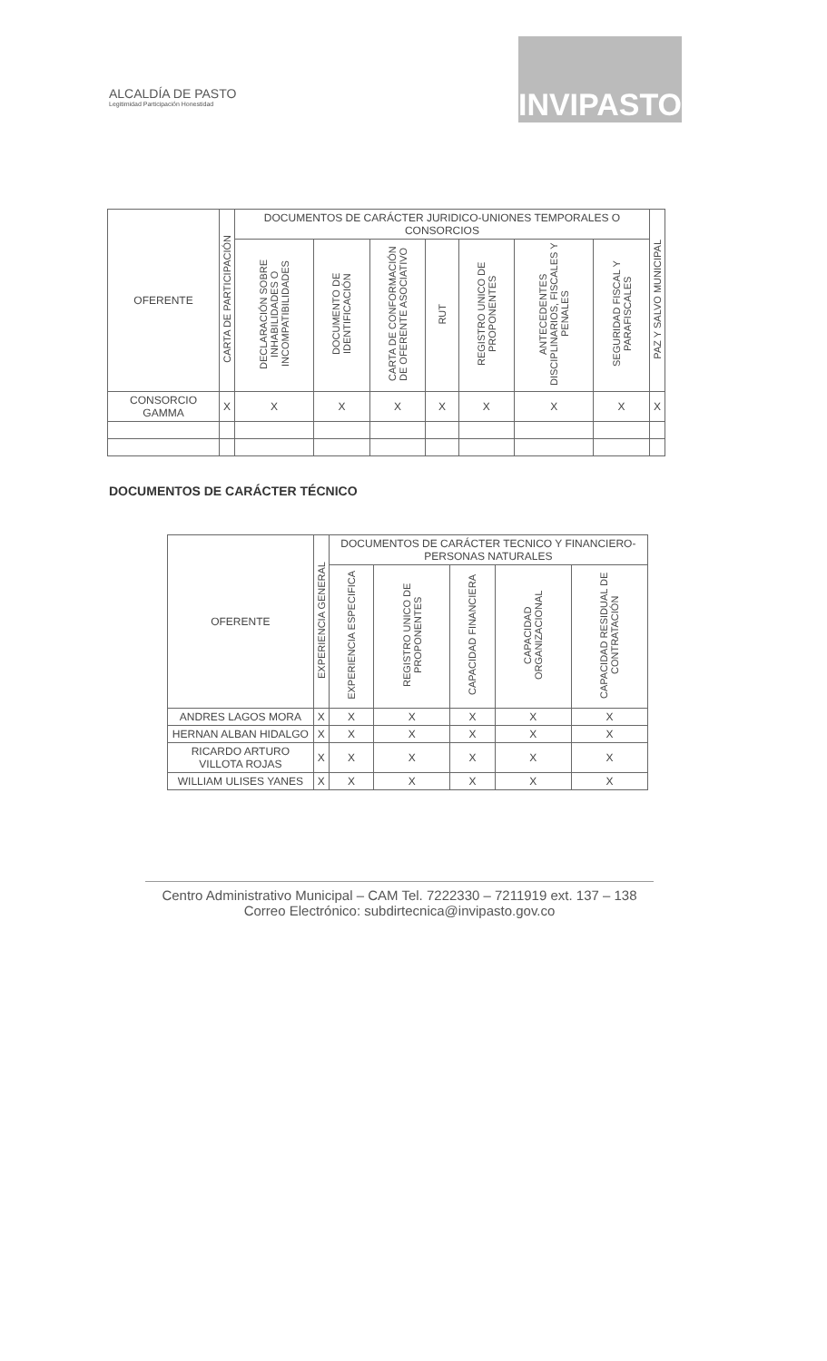ALCALDÍA DE PASTO
Legitimidad Participación Honestidad
INVIPASTO
| OFERENTE | CARTA DE PARTICIPACIÓN | DOCUMENTOS DE CARÁCTER JURIDICO-UNIONES TEMPORALES O CONSORCIOS | | | | | | | PAZ Y SALVO MUNICIPAL |
| --- | --- | --- | --- | --- | --- | --- | --- | --- | --- |
| | | DECLARACIÓN SOBRE INHABILIDADES O INCOMPATIBILIDADES | DOCUMENTO DE IDENTIFICACIÓN | CARTA DE CONFORMACIÓN DE OFERENTE ASOCIATIVO | RUT | REGISTRO UNICO DE PROPONENTES | ANTECEDENTES DISCIPLINARIOS, FISCALES Y PENALES | SEGURIDAD FISCAL Y PARAFISCALES | |
| CONSORCIO GAMMA | X | X | X | X | X | X | X | X | X |
DOCUMENTOS DE CARÁCTER TÉCNICO
| OFERENTE | EXPERIENCIA GENERAL | DOCUMENTOS DE CARÁCTER TECNICO Y FINANCIERO-PERSONAS NATURALES | | | | |
| --- | --- | --- | --- | --- | --- | --- |
| | | EXPERIENCIA ESPECIFICA | REGISTRO UNICO DE PROPONENTES | CAPACIDAD FINANCIERA | CAPACIDAD ORGANIZACIONAL | CAPACIDAD RESIDUAL DE CONTRATACIÓN |
| ANDRES LAGOS MORA | X | X | X | X | X | X |
| HERNAN ALBAN HIDALGO | X | X | X | X | X | X |
| RICARDO ARTURO VILLOTA ROJAS | X | X | X | X | X | X |
| WILLIAM ULISES YANES | X | X | X | X | X | X |
Centro Administrativo Municipal – CAM Tel. 7222330 – 7211919 ext. 137 – 138
Correo Electrónico: subdirtecnica@invipasto.gov.co